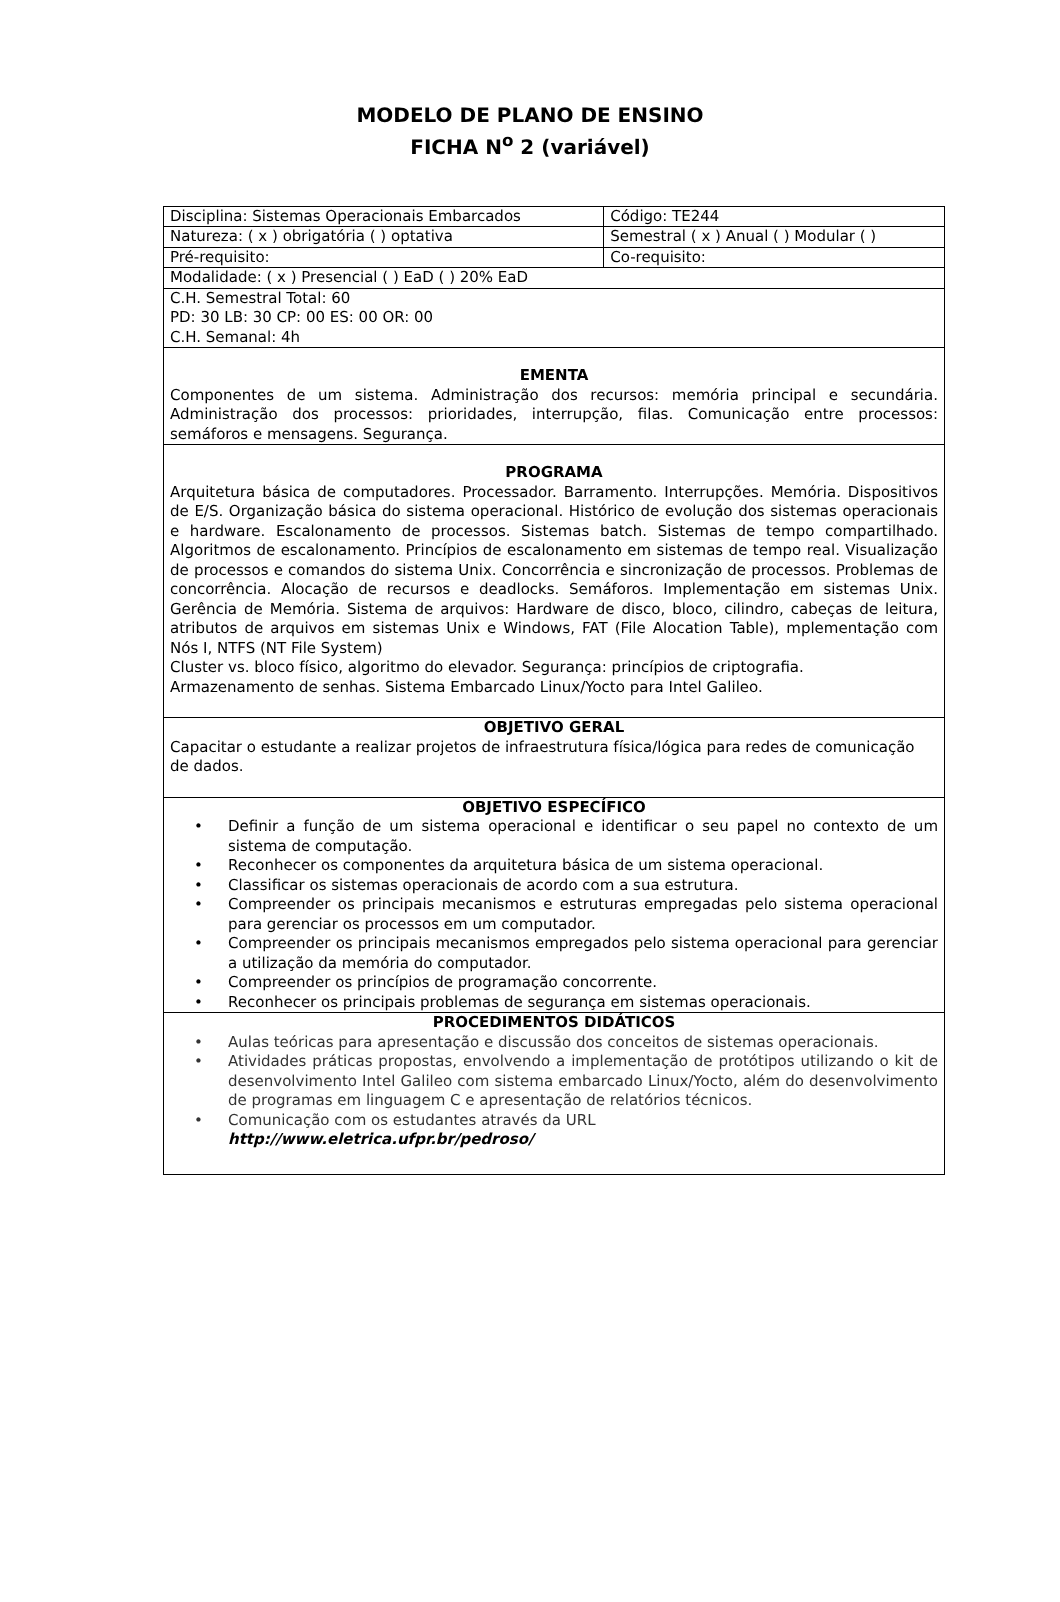MODELO DE PLANO DE ENSINO
FICHA N<sup>o</sup> 2 (variável)
| Disciplina: Sistemas Operacionais Embarcados | | Código: TE244 |
| Natureza: ( x ) obrigatória ( ) optativa | Semestral ( x ) Anual ( ) Modular ( ) | |
| Pré-requisito: | Co-requisito: | |
| Modalidade: ( x ) Presencial ( ) EaD ( ) 20% EaD | | |
| C.H. Semestral Total: 60 PD: 30 LB: 30 CP: 00 ES: 00 OR: 00 C.H. Semanal: 4h | | |
| EMENTA Componentes de um sistema. Administração dos recursos: memória principal e secundária. Administração dos processos: prioridades, interrupção, filas. Comunicação entre processos: semáforos e mensagens. Segurança. | | |
| PROGRAMA Arquitetura básica de computadores. Processador. Barramento. Interrupções. Memória. Dispositivos de E/S. Organização básica do sistema operacional. Histórico de evolução dos sistemas operacionais e hardware. Escalonamento de processos. Sistemas batch. Sistemas de tempo compartilhado. Algoritmos de escalonamento. Princípios de escalonamento em sistemas de tempo real. Visualização de processos e comandos do sistema Unix. Concorrência e sincronização de processos. Problemas de concorrência. Alocação de recursos e deadlocks. Semáforos. Implementação em sistemas Unix. Gerência de Memória. Sistema de arquivos: Hardware de disco, bloco, cilindro, cabeças de leitura, atributos de arquivos em sistemas Unix e Windows, FAT (File Alocation Table), mplementação com Nós I, NTFS (NT File System) Cluster vs. bloco físico, algoritmo do elevador. Segurança: princípios de criptografia. Armazenamento de senhas. Sistema Embarcado Linux/Yocto para Intel Galileo. | | |
| OBJETIVO GERAL Capacitar o estudante a realizar projetos de infraestrutura física/lógica para redes de comunicação de dados. | | |
| OBJETIVO ESPECÍFICO • Definir a função de um sistema operacional e identificar o seu papel no contexto de um sistema de computação. • Reconhecer os componentes da arquitetura básica de um sistema operacional. • Classificar os sistemas operacionais de acordo com a sua estrutura. • Compreender os principais mecanismos e estruturas empregadas pelo sistema operacional para gerenciar os processos em um computador. • Compreender os principais mecanismos empregados pelo sistema operacional para gerenciar a utilização da memória do computador. • Compreender os princípios de programação concorrente. • Reconhecer os principais problemas de segurança em sistemas operacionais. | | |
| PROCEDIMENTOS DIDÁTICOS • Aulas teóricas para apresentação e discussão dos conceitos de sistemas operacionais. • Atividades práticas propostas, envolvendo a implementação de protótipos utilizando o kit de desenvolvimento Intel Galileo com sistema embarcado Linux/Yocto, além do desenvolvimento de programas em linguagem C e apresentação de relatórios técnicos. • Comunicação com os estudantes através da URL http://www.eletrica.ufpr.br/pedroso/ | | |